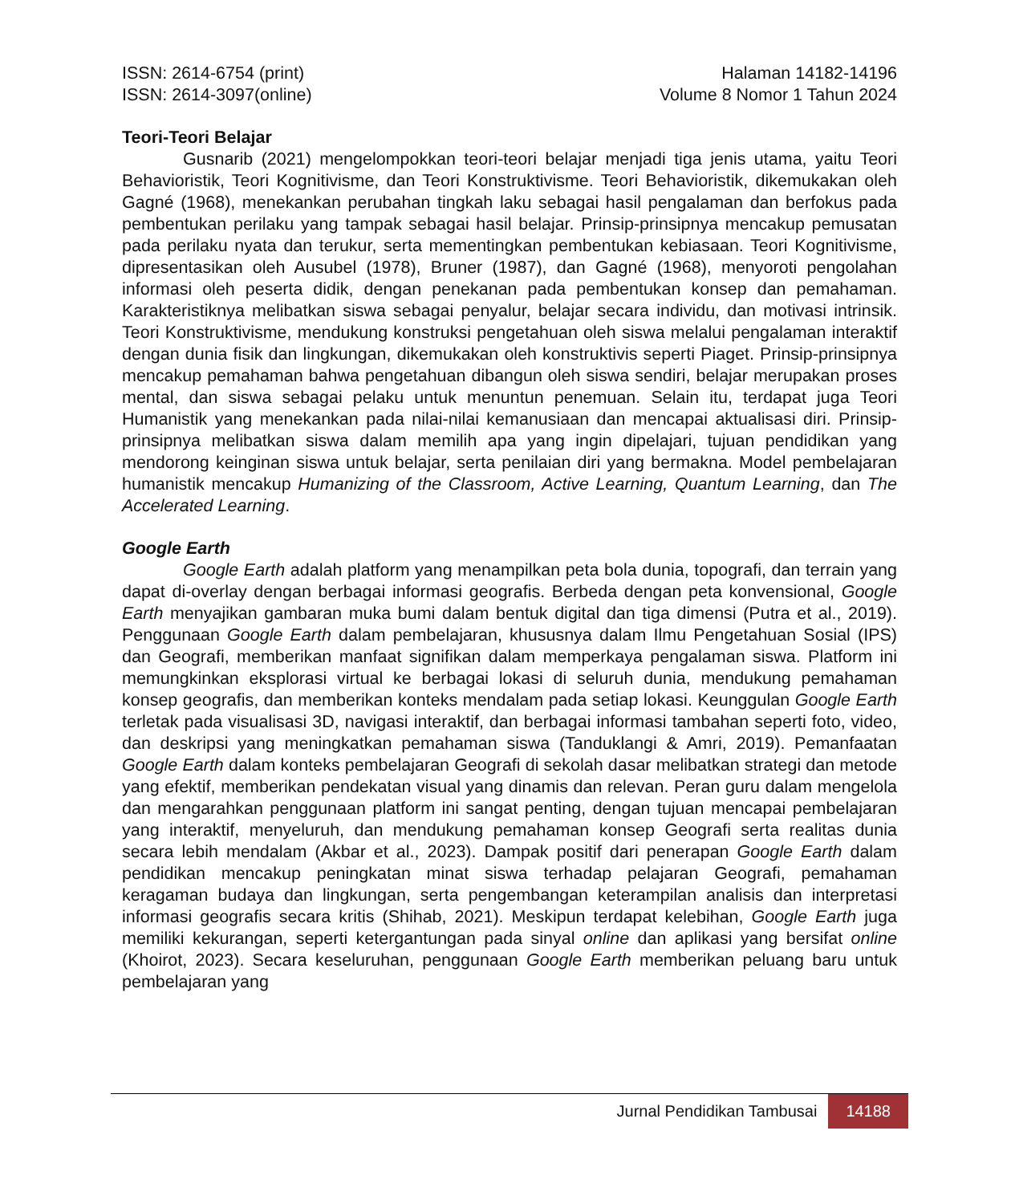ISSN: 2614-6754 (print)
ISSN: 2614-3097(online)
Halaman 14182-14196
Volume 8 Nomor 1 Tahun 2024
Teori-Teori Belajar
Gusnarib (2021) mengelompokkan teori-teori belajar menjadi tiga jenis utama, yaitu Teori Behavioristik, Teori Kognitivisme, dan Teori Konstruktivisme. Teori Behavioristik, dikemukakan oleh Gagné (1968), menekankan perubahan tingkah laku sebagai hasil pengalaman dan berfokus pada pembentukan perilaku yang tampak sebagai hasil belajar. Prinsip-prinsipnya mencakup pemusatan pada perilaku nyata dan terukur, serta mementingkan pembentukan kebiasaan. Teori Kognitivisme, dipresentasikan oleh Ausubel (1978), Bruner (1987), dan Gagné (1968), menyoroti pengolahan informasi oleh peserta didik, dengan penekanan pada pembentukan konsep dan pemahaman. Karakteristiknya melibatkan siswa sebagai penyalur, belajar secara individu, dan motivasi intrinsik. Teori Konstruktivisme, mendukung konstruksi pengetahuan oleh siswa melalui pengalaman interaktif dengan dunia fisik dan lingkungan, dikemukakan oleh konstruktivis seperti Piaget. Prinsip-prinsipnya mencakup pemahaman bahwa pengetahuan dibangun oleh siswa sendiri, belajar merupakan proses mental, dan siswa sebagai pelaku untuk menuntun penemuan. Selain itu, terdapat juga Teori Humanistik yang menekankan pada nilai-nilai kemanusiaan dan mencapai aktualisasi diri. Prinsip-prinsipnya melibatkan siswa dalam memilih apa yang ingin dipelajari, tujuan pendidikan yang mendorong keinginan siswa untuk belajar, serta penilaian diri yang bermakna. Model pembelajaran humanistik mencakup Humanizing of the Classroom, Active Learning, Quantum Learning, dan The Accelerated Learning.
Google Earth
Google Earth adalah platform yang menampilkan peta bola dunia, topografi, dan terrain yang dapat di-overlay dengan berbagai informasi geografis. Berbeda dengan peta konvensional, Google Earth menyajikan gambaran muka bumi dalam bentuk digital dan tiga dimensi (Putra et al., 2019). Penggunaan Google Earth dalam pembelajaran, khususnya dalam Ilmu Pengetahuan Sosial (IPS) dan Geografi, memberikan manfaat signifikan dalam memperkaya pengalaman siswa. Platform ini memungkinkan eksplorasi virtual ke berbagai lokasi di seluruh dunia, mendukung pemahaman konsep geografis, dan memberikan konteks mendalam pada setiap lokasi. Keunggulan Google Earth terletak pada visualisasi 3D, navigasi interaktif, dan berbagai informasi tambahan seperti foto, video, dan deskripsi yang meningkatkan pemahaman siswa (Tanduklangi & Amri, 2019). Pemanfaatan Google Earth dalam konteks pembelajaran Geografi di sekolah dasar melibatkan strategi dan metode yang efektif, memberikan pendekatan visual yang dinamis dan relevan. Peran guru dalam mengelola dan mengarahkan penggunaan platform ini sangat penting, dengan tujuan mencapai pembelajaran yang interaktif, menyeluruh, dan mendukung pemahaman konsep Geografi serta realitas dunia secara lebih mendalam (Akbar et al., 2023). Dampak positif dari penerapan Google Earth dalam pendidikan mencakup peningkatan minat siswa terhadap pelajaran Geografi, pemahaman keragaman budaya dan lingkungan, serta pengembangan keterampilan analisis dan interpretasi informasi geografis secara kritis (Shihab, 2021). Meskipun terdapat kelebihan, Google Earth juga memiliki kekurangan, seperti ketergantungan pada sinyal online dan aplikasi yang bersifat online (Khoirot, 2023). Secara keseluruhan, penggunaan Google Earth memberikan peluang baru untuk pembelajaran yang
Jurnal Pendidikan Tambusai
14188